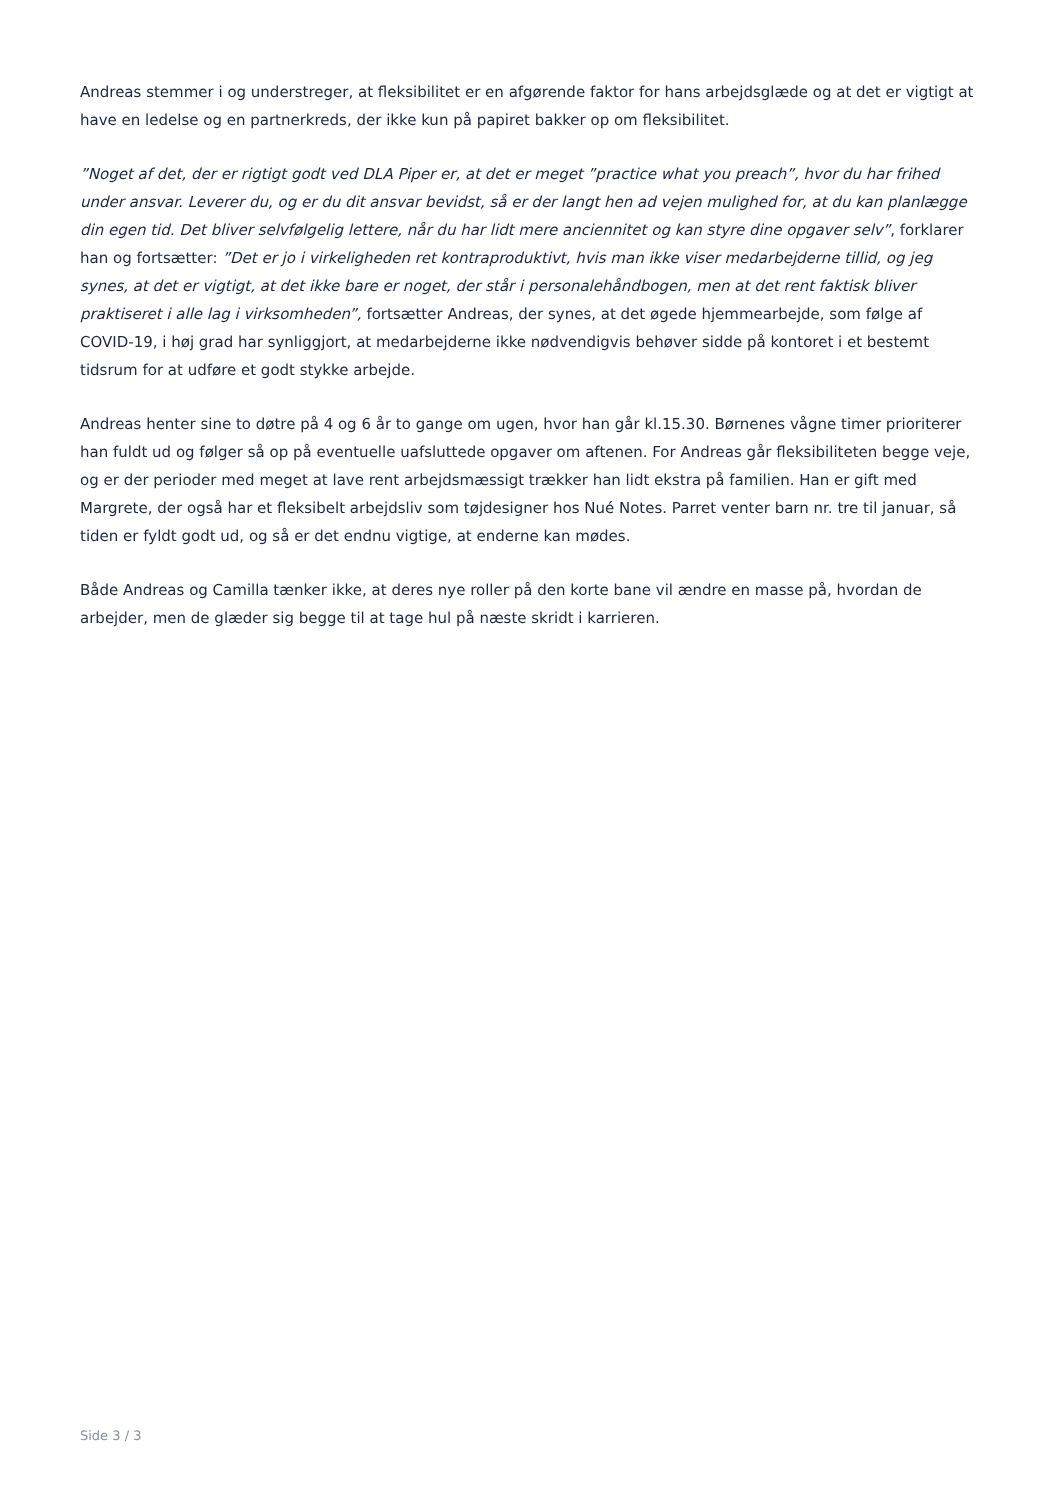Andreas stemmer i og understreger, at fleksibilitet er en afgørende faktor for hans arbejdsglæde og at det er vigtigt at have en ledelse og en partnerkreds, der ikke kun på papiret bakker op om fleksibilitet.
”Noget af det, der er rigtigt godt ved DLA Piper er, at det er meget ”practice what you preach”, hvor du har frihed under ansvar. Leverer du, og er du dit ansvar bevidst, så er der langt hen ad vejen mulighed for, at du kan planlægge din egen tid. Det bliver selvfølgelig lettere, når du har lidt mere anciennitet og kan styre dine opgaver selv”, forklarer han og fortsætter: ”Det er jo i virkeligheden ret kontraproduktivt, hvis man ikke viser medarbejderne tillid, og jeg synes, at det er vigtigt, at det ikke bare er noget, der står i personalehåndbogen, men at det rent faktisk bliver praktiseret i alle lag i virksomheden”, fortsætter Andreas, der synes, at det øgede hjemmearbejde, som følge af COVID-19, i høj grad har synliggjort, at medarbejderne ikke nødvendigvis behøver sidde på kontoret i et bestemt tidsrum for at udføre et godt stykke arbejde.
Andreas henter sine to døtre på 4 og 6 år to gange om ugen, hvor han går kl.15.30. Børnenes vågne timer prioriterer han fuldt ud og følger så op på eventuelle uafsluttede opgaver om aftenen. For Andreas går fleksibiliteten begge veje, og er der perioder med meget at lave rent arbejdsmæssigt trækker han lidt ekstra på familien. Han er gift med Margrete, der også har et fleksibelt arbejdsliv som tøjdesigner hos Nué Notes. Parret venter barn nr. tre til januar, så tiden er fyldt godt ud, og så er det endnu vigtige, at enderne kan mødes.
Både Andreas og Camilla tænker ikke, at deres nye roller på den korte bane vil ændre en masse på, hvordan de arbejder, men de glæder sig begge til at tage hul på næste skridt i karrieren.
Side 3 / 3